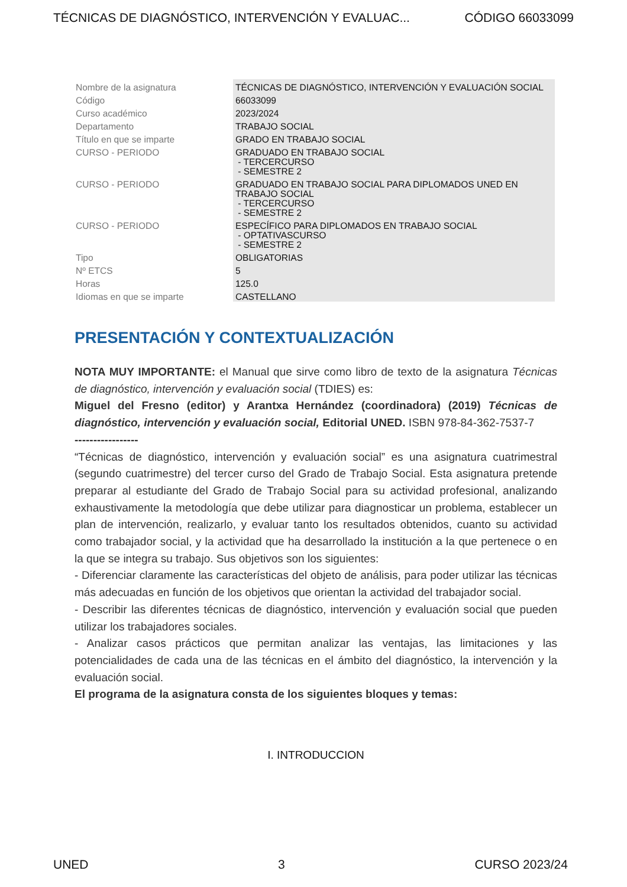TÉCNICAS DE DIAGNÓSTICO, INTERVENCIÓN Y EVALUAC... CÓDIGO 66033099
| Nombre de la asignatura | TÉCNICAS DE DIAGNÓSTICO, INTERVENCIÓN Y EVALUACIÓN SOCIAL |
| Código | 66033099 |
| Curso académico | 2023/2024 |
| Departamento | TRABAJO SOCIAL |
| Título en que se imparte | GRADO EN TRABAJO SOCIAL |
| CURSO - PERIODO | GRADUADO EN TRABAJO SOCIAL - TERCERCURSO - SEMESTRE 2 |
| CURSO - PERIODO | GRADUADO EN TRABAJO SOCIAL PARA DIPLOMADOS UNED EN TRABAJO SOCIAL - TERCERCURSO - SEMESTRE 2 |
| CURSO - PERIODO | ESPECÍFICO PARA DIPLOMADOS EN TRABAJO SOCIAL - OPTATIVASCURSO - SEMESTRE 2 |
| Tipo | OBLIGATORIAS |
| Nº ETCS | 5 |
| Horas | 125.0 |
| Idiomas en que se imparte | CASTELLANO |
PRESENTACIÓN Y CONTEXTUALIZACIÓN
NOTA MUY IMPORTANTE: el Manual que sirve como libro de texto de la asignatura Técnicas de diagnóstico, intervención y evaluación social (TDIES) es:
Miguel del Fresno (editor) y Arantxa Hernández (coordinadora) (2019) Técnicas de diagnóstico, intervención y evaluación social, Editorial UNED. ISBN 978-84-362-7537-7
-----------------
“Técnicas de diagnóstico, intervención y evaluación social” es una asignatura cuatrimestral (segundo cuatrimestre) del tercer curso del Grado de Trabajo Social. Esta asignatura pretende preparar al estudiante del Grado de Trabajo Social para su actividad profesional, analizando exhaustivamente la metodología que debe utilizar para diagnosticar un problema, establecer un plan de intervención, realizarlo, y evaluar tanto los resultados obtenidos, cuanto su actividad como trabajador social, y la actividad que ha desarrollado la institución a la que pertenece o en la que se integra su trabajo. Sus objetivos son los siguientes:
- Diferenciar claramente las características del objeto de análisis, para poder utilizar las técnicas más adecuadas en función de los objetivos que orientan la actividad del trabajador social.
- Describir las diferentes técnicas de diagnóstico, intervención y evaluación social que pueden utilizar los trabajadores sociales.
- Analizar casos prácticos que permitan analizar las ventajas, las limitaciones y las potencialidades de cada una de las técnicas en el ámbito del diagnóstico, la intervención y la evaluación social.
El programa de la asignatura consta de los siguientes bloques y temas:
I. INTRODUCCION
UNED 3 CURSO 2023/24